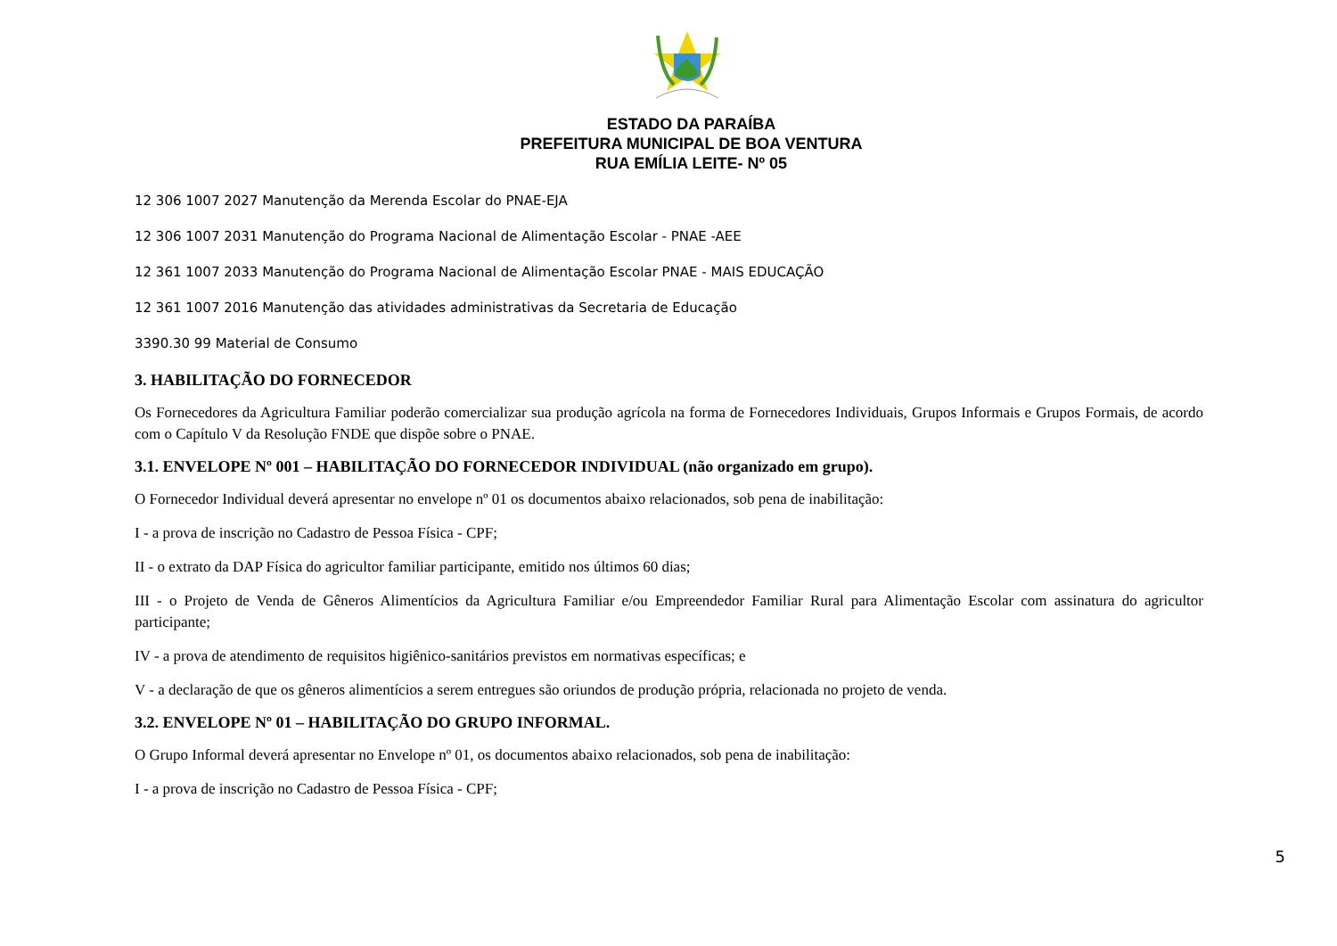ESTADO DA PARAÍBA
PREFEITURA MUNICIPAL DE BOA VENTURA
RUA EMÍLIA LEITE- Nº 05
12 306 1007 2027 Manutenção da Merenda Escolar do PNAE-EJA
12 306 1007 2031 Manutenção do Programa Nacional de Alimentação Escolar - PNAE -AEE
12 361 1007 2033 Manutenção do Programa Nacional de Alimentação Escolar PNAE - MAIS EDUCAÇÃO
12 361 1007 2016 Manutenção das atividades administrativas da Secretaria de Educação
3390.30 99 Material de Consumo
3. HABILITAÇÃO DO FORNECEDOR
Os Fornecedores da Agricultura Familiar poderão comercializar sua produção agrícola na forma de Fornecedores Individuais, Grupos Informais e Grupos Formais, de acordo com o Capítulo V da Resolução FNDE que dispõe sobre o PNAE.
3.1. ENVELOPE Nº 001 – HABILITAÇÃO DO FORNECEDOR INDIVIDUAL (não organizado em grupo).
O Fornecedor Individual deverá apresentar no envelope nº 01 os documentos abaixo relacionados, sob pena de inabilitação:
I - a prova de inscrição no Cadastro de Pessoa Física - CPF;
II - o extrato da DAP Física do agricultor familiar participante, emitido nos últimos 60 dias;
III - o Projeto de Venda de Gêneros Alimentícios da Agricultura Familiar e/ou Empreendedor Familiar Rural para Alimentação Escolar com assinatura do agricultor participante;
IV - a prova de atendimento de requisitos higiênico-sanitários previstos em normativas específicas; e
V - a declaração de que os gêneros alimentícios a serem entregues são oriundos de produção própria, relacionada no projeto de venda.
3.2. ENVELOPE Nº 01 – HABILITAÇÃO DO GRUPO INFORMAL.
O Grupo Informal deverá apresentar no Envelope nº 01, os documentos abaixo relacionados, sob pena de inabilitação:
I - a prova de inscrição no Cadastro de Pessoa Física - CPF;
5